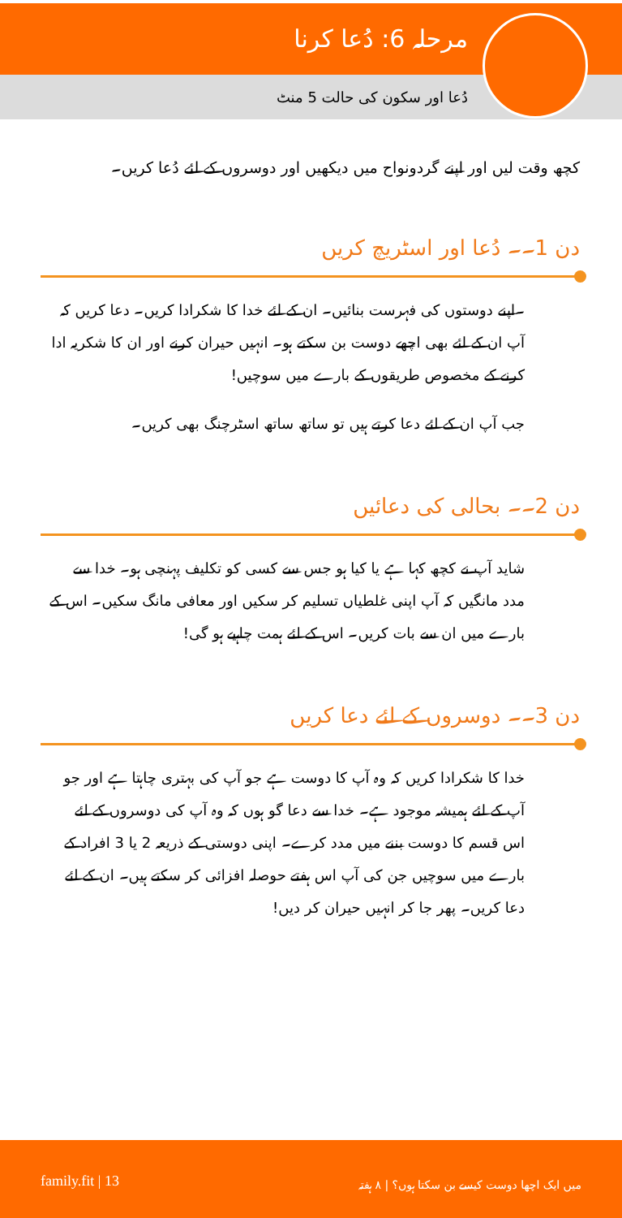مرحلہ 6: دُعا کرنا
دُعا اور سکون کی حالت 5 منٹ
کچھ وقت لیں اور اپنے گردونواح میں دیکھیں اور دوسروں کے لئے دُعا کریں۔
دن 1۔۔ دُعا اور اسٹریچ کریں
۔اپنے دوستوں کی فہرست بنائیں۔ ان کے لئے خدا کا شکرادا کریں۔ دعا کریں کہ آپ ان کے لئے بھی اچھے دوست بن سکتے ہو۔ انہیں حیران کرنے اور ان کا شکریہ ادا کرنے کے مخصوص طریقوں کے بارے میں سوچیں!
جب آپ ان کے لئے دعا کرتے ہیں تو ساتھ ساتھ اسٹرچنگ بھی کریں۔
دن 2۔۔ بحالی کی دعائیں
شاید آپ نے کچھ کہا ہے یا کیا ہو جس سے کسی کو تکلیف پہنچی ہو۔ خدا سے مدد مانگیں کہ آپ اپنی غلطیاں تسلیم کر سکیں اور معافی مانگ سکیں۔ اس کے بارے میں ان سے بات کریں۔ اس کے لئے ہمت چاہیے ہو گی!
دن 3۔۔ دوسروں کے لئے دعا کریں
خدا کا شکرادا کریں کہ وہ آپ کا دوست ہے جو آپ کی بہتری چاہتا ہے اور جو آپ کے لئے ہمیشہ موجود ہے۔ خدا سے دعا گو ہوں کہ وہ آپ کی دوسروں کے لئے اس قسم کا دوست بننے میں مدد کرے۔ اپنی دوستی کے ذریعہ 2 یا 3 افراد کے بارے میں سوچیں جن کی آپ اس ہفتے حوصلہ افزائی کر سکتے ہیں۔ ان کے لئے دعا کریں۔ پھر جا کر انہیں حیران کر دیں!
میں ایک اچھا دوست کیسے بن سکتا ہوں؟ | ٨ ہفتہ family.fit | 13